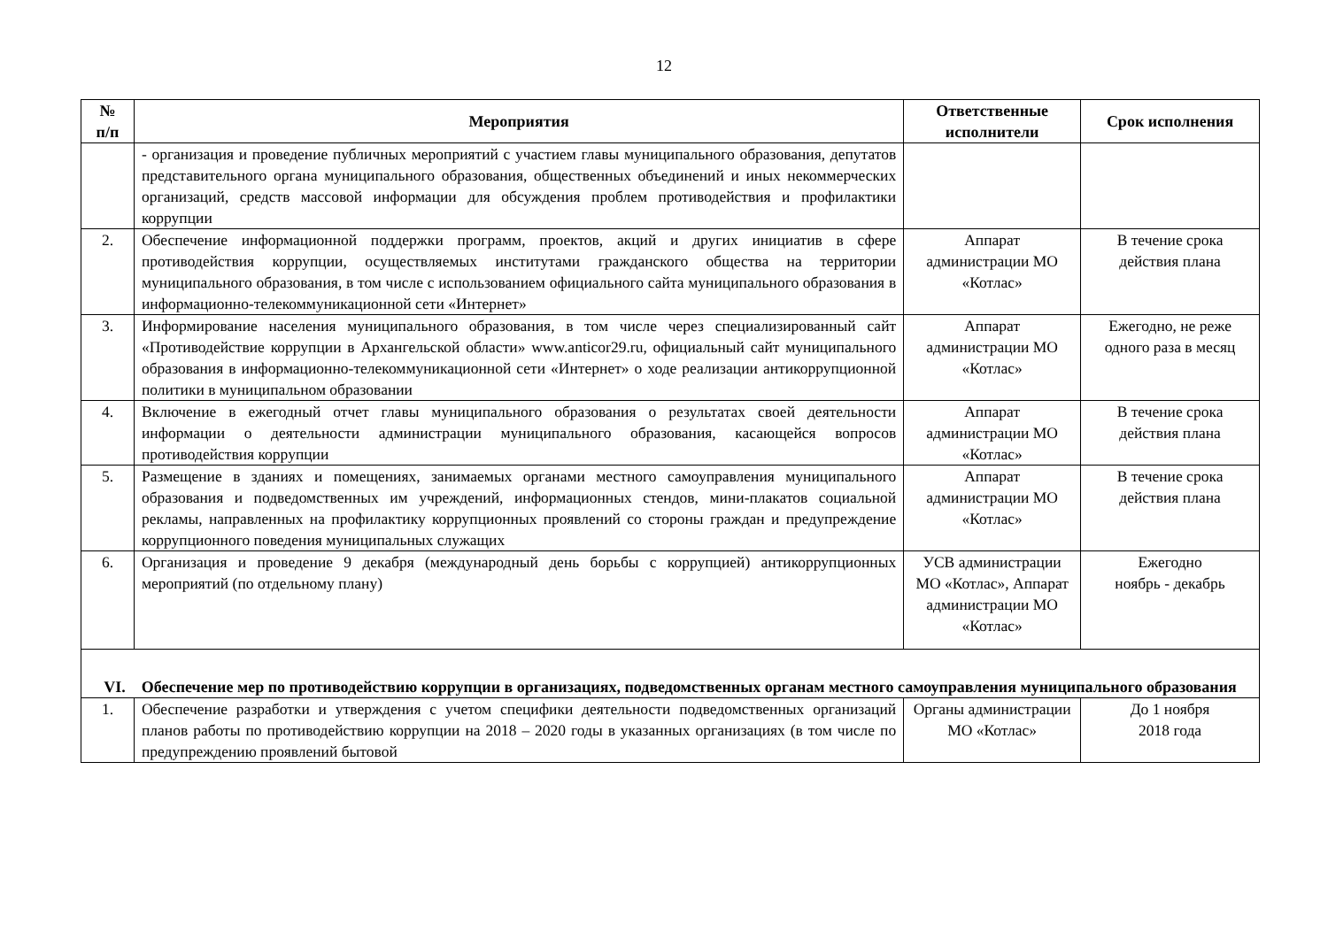12
| № п/п | Мероприятия | Ответственные исполнители | Срок исполнения |
| --- | --- | --- | --- |
| | - организация и проведение публичных мероприятий с участием главы муниципального образования, депутатов представительного органа муниципального образования, общественных объединений и иных некоммерческих организаций, средств массовой информации для обсуждения проблем противодействия и профилактики коррупции | | |
| 2. | Обеспечение информационной поддержки программ, проектов, акций и других инициатив в сфере противодействия коррупции, осуществляемых институтами гражданского общества на территории муниципального образования, в том числе с использованием официального сайта муниципального образования в информационно-телекоммуникационной сети «Интернет» | Аппарат администрации МО «Котлас» | В течение срока действия плана |
| 3. | Информирование населения муниципального образования, в том числе через специализированный сайт «Противодействие коррупции в Архангельской области» www.anticor29.ru, официальный сайт муниципального образования в информационно-телекоммуникационной сети «Интернет» о ходе реализации антикоррупционной политики в муниципальном образовании | Аппарат администрации МО «Котлас» | Ежегодно, не реже одного раза в месяц |
| 4. | Включение в ежегодный отчет главы муниципального образования о результатах своей деятельности информации о деятельности администрации муниципального образования, касающейся вопросов противодействия коррупции | Аппарат администрации МО «Котлас» | В течение срока действия плана |
| 5. | Размещение в зданиях и помещениях, занимаемых органами местного самоуправления муниципального образования и подведомственных им учреждений, информационных стендов, мини-плакатов социальной рекламы, направленных на профилактику коррупционных проявлений со стороны граждан и предупреждение коррупционного поведения муниципальных служащих | Аппарат администрации МО «Котлас» | В течение срока действия плана |
| 6. | Организация и проведение 9 декабря (международный день борьбы с коррупцией) антикоррупционных мероприятий (по отдельному плану) | УСВ администрации МО «Котлас», Аппарат администрации МО «Котлас» | Ежегодно ноябрь - декабрь |
| VI. Обеспечение мер по противодействию коррупции в организациях, подведомственных органам местного самоуправления муниципального образования | | | |
| 1. | Обеспечение разработки и утверждения с учетом специфики деятельности подведомственных организаций планов работы по противодействию коррупции на 2018 – 2020 годы в указанных организациях (в том числе по предупреждению проявлений бытовой | Органы администрации МО «Котлас» | До 1 ноября 2018 года |